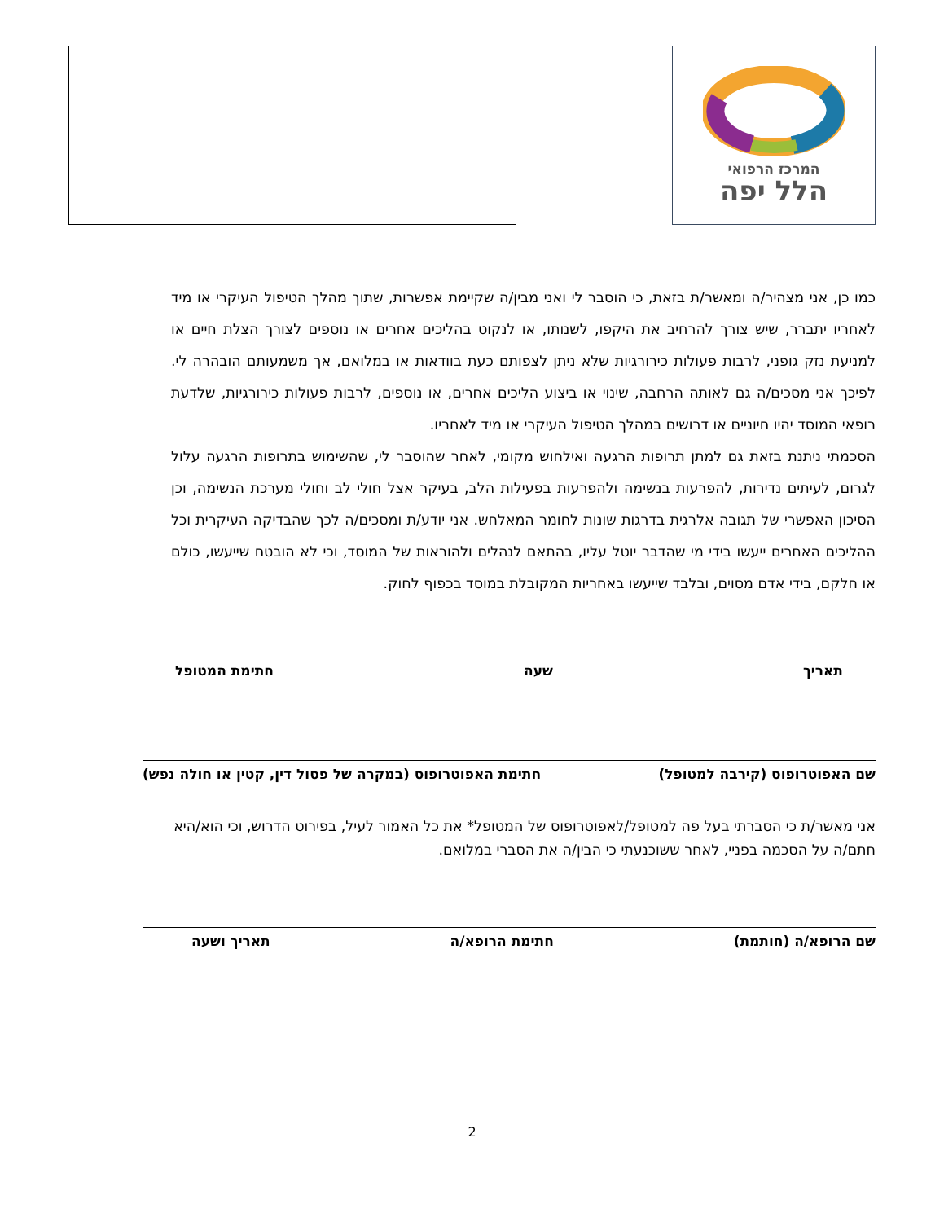המרכז הרפואי
הלל יפה
כמו כן, אני מצהיר/ה ומאשר/ת בזאת, כי הוסבר לי ואני מבין/ה שקיימת אפשרות, שתוך מהלך הטיפול העיקרי או מיד לאחריו יתברר, שיש צורך להרחיב את היקפו, לשנותו, או לנקוט בהליכים אחרים או נוספים לצורך הצלת חיים או למניעת נזק גופני, לרבות פעולות כירורגיות שלא ניתן לצפותם כעת בוודאות או במלואם, אך משמעותם הובהרה לי. לפיכך אני מסכים/ה גם לאותה הרחבה, שינוי או ביצוע הליכים אחרים, או נוספים, לרבות פעולות כירורגיות, שלדעת רופאי המוסד יהיו חיוניים או דרושים במהלך הטיפול העיקרי או מיד לאחריו.
הסכמתי ניתנת בזאת גם למתן תרופות הרגעה ואילחוש מקומי, לאחר שהוסבר לי, שהשימוש בתרופות הרגעה עלול לגרום, לעיתים נדירות, להפרעות בנשימה ולהפרעות בפעילות הלב, בעיקר אצל חולי לב וחולי מערכת הנשימה, וכן הסיכון האפשרי של תגובה אלרגית בדרגות שונות לחומר המאלחש. אני יודע/ת ומסכים/ה לכך שהבדיקה העיקרית וכל ההליכים האחרים ייעשו בידי מי שהדבר יוטל עליו, בהתאם לנהלים ולהוראות של המוסד, וכי לא הובטח שייעשו, כולם או חלקם, בידי אדם מסוים, ובלבד שייעשו באחריות המקובלת במוסד בכפוף לחוק.
תאריך שעה חתימת המטופל
שם האפוטרופוס (קירבה למטופל) חתימת האפוטרופוס (במקרה של פסול דין, קטין או חולה נפש)
אני מאשר/ת כי הסברתי בעל פה למטופל/לאפוטרופוס של המטופל* את כל האמור לעיל, בפירוט הדרוש, וכי הוא/היא חתם/ה על הסכמה בפניי, לאחר ששוכנעתי כי הבין/ה את הסברי במלואם.
שם הרופא/ה (חותמת) חתימת הרופא/ה תאריך ושעה
2